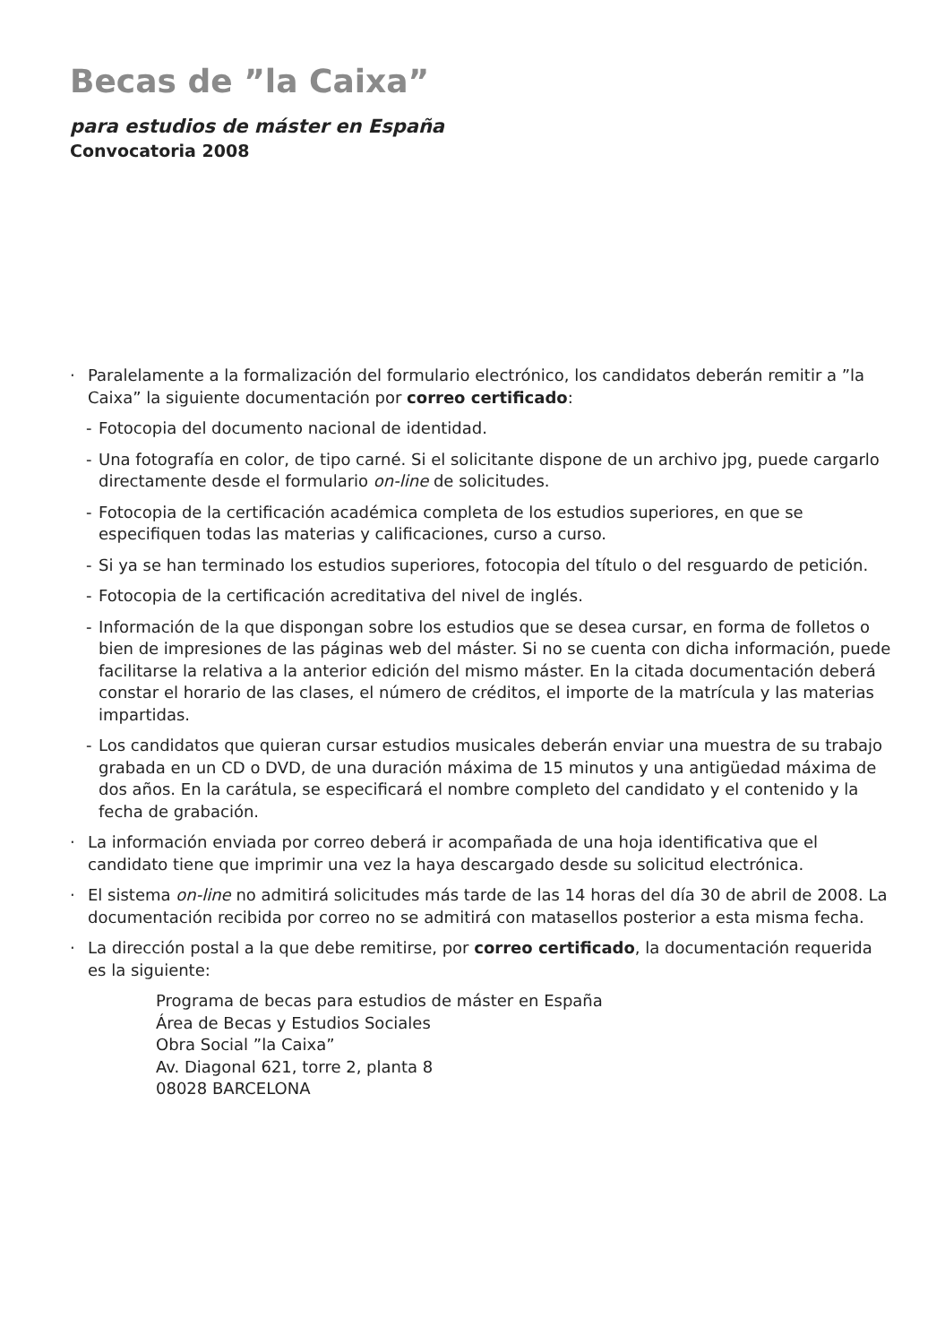Becas de ”la Caixa”
para estudios de máster en España
Convocatoria 2008
· Paralelamente a la formalización del formulario electrónico, los candidatos deberán remitir a ”la Caixa” la siguiente documentación por correo certificado:
- Fotocopia del documento nacional de identidad.
- Una fotografía en color, de tipo carné. Si el solicitante dispone de un archivo jpg, puede cargarlo directamente desde el formulario on-line de solicitudes.
- Fotocopia de la certificación académica completa de los estudios superiores, en que se especifiquen todas las materias y calificaciones, curso a curso.
- Si ya se han terminado los estudios superiores, fotocopia del título o del resguardo de petición.
- Fotocopia de la certificación acreditativa del nivel de inglés.
- Información de la que dispongan sobre los estudios que se desea cursar, en forma de folletos o bien de impresiones de las páginas web del máster. Si no se cuenta con dicha información, puede facilitarse la relativa a la anterior edición del mismo máster. En la citada documentación deberá constar el horario de las clases, el número de créditos, el importe de la matrícula y las materias impartidas.
- Los candidatos que quieran cursar estudios musicales deberán enviar una muestra de su trabajo grabada en un CD o DVD, de una duración máxima de 15 minutos y una antigüedad máxima de dos años. En la carátula, se especificará el nombre completo del candidato y el contenido y la fecha de grabación.
· La información enviada por correo deberá ir acompañada de una hoja identificativa que el candidato tiene que imprimir una vez la haya descargado desde su solicitud electrónica.
· El sistema on-line no admitirá solicitudes más tarde de las 14 horas del día 30 de abril de 2008. La documentación recibida por correo no se admitirá con matasellos posterior a esta misma fecha.
· La dirección postal a la que debe remitirse, por correo certificado, la documentación requerida es la siguiente:
Programa de becas para estudios de máster en España
Área de Becas y Estudios Sociales
Obra Social ”la Caixa”
Av. Diagonal 621, torre 2, planta 8
08028 BARCELONA